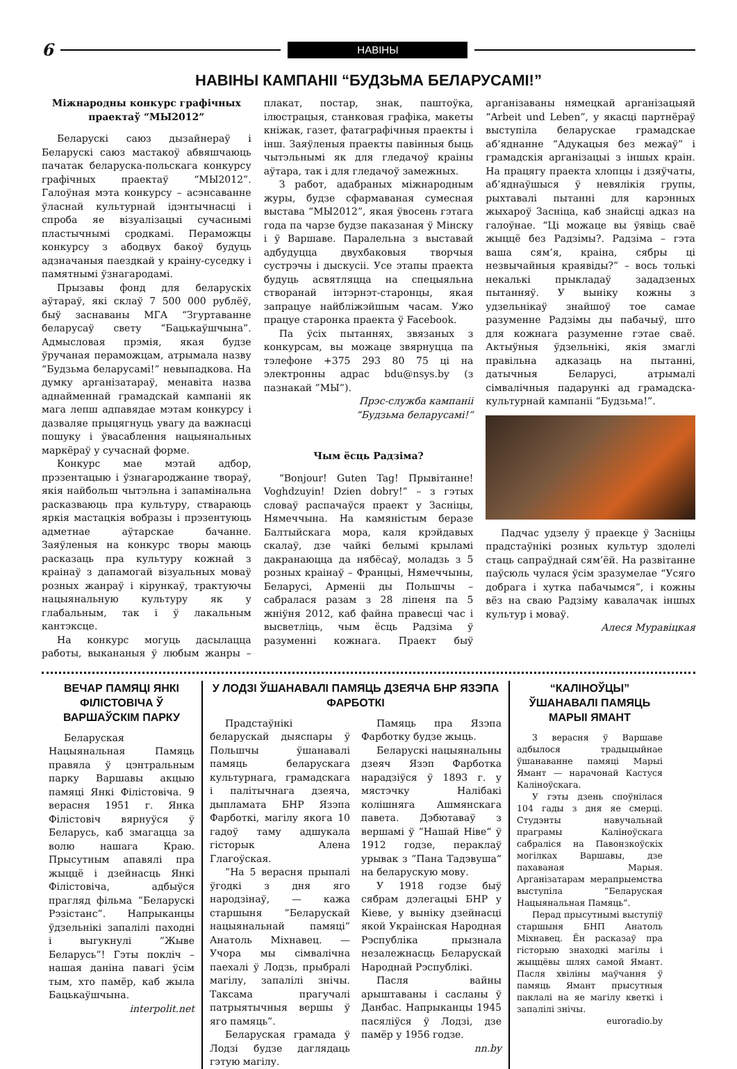6 НАВІНЫ
НАВІНЫ КАМПАНІІ “БУДЗЬМА БЕЛАРУСАМІ!”
Міжнародны конкурс графічных праектаў “МЫ2012”
Беларускі саюз дызайнераў і Беларускі саюз мастакоў абвяшчаюць пачатак беларуска-польскага конкурсу графічных праектаў “МЫ2012”. Галоўная мэта конкурсу – асэнсаванне ўласнай культурнай ідэнтычнасці і спроба яе візуалізацыі сучаснымі пластычнымі сродкамі. Пераможцы конкурсу з абодвух бакоў будуць адзначаныя паездкай у краіну-суседку і памятнымі ўзнагародамі.
Прызавы фонд для беларускіх аўтараў, які склаў 7 500 000 рублёў, быў заснаваны МГА “Згуртаванне беларусаў свету “Бацькаўшчына”. Адмысловая прэмія, якая будзе ўручаная пераможцам, атрымала назву “Будзьма беларусамі!” невыпадкова. На думку арганізатараў, менавіта назва аднайменнай грамадскай кампаніі як мага лепш адпавядае мэтам конкурсу і дазваляе прыцягнуць увагу да важнасці пошуку і ўвасаблення нацыянальных маркёраў у сучаснай форме.
Конкурс мае мэтай адбор, прэзентацыю і ўзнагароджанне твораў, якія найбольш чытэльна і запамінальна расказваюць пра культуру, ствараюць яркія мастацкія вобразы і прэзентуюць адметнае аўтарскае бачанне. Заяўленыя на конкурс творы маюць расказаць пра культуру кожнай з краінаў з дапамогай візуальных моваў розных жанраў і кірункаў, трактуючы нацыянальную культуру як у глабальным, так і ў лакальным кантэксце.
На конкурс могуць дасылацца работы, выкананыя ў любым жанры – плакат, постар, знак, паштоўка, ілюстрацыя, станковая графіка, макеты кніжак, газет, фатаграфічныя праекты і інш. Заяўленыя праекты павінныя быць чытэльнымі як для гледачоў краіны аўтара, так і для гледачоў замежных.
З работ, адабраных міжнародным журы, будзе сфармаваная сумесная выстава “МЫ2012”, якая ўвосень гэтага года па чарзе будзе паказаная ў Мінску і ў Варшаве. Паралельна з выставай адбудуцца двухбаковыя творчыя сустрэчы і дыскусіі. Усе этапы праекта будуць асвятляцца на спецыяльна створанай інтэрнэт-старонцы, якая запрацуе найбліжэйшым часам. Ужо працуе старонка праекта ў Facebook.
Па ўсіх пытаннях, звязаных з конкурсам, вы можаце звярнуцца па тэлефоне +375 293 80 75 ці на электронны адрас bdu@nsys.by (з пазнакай ”МЫ”).
Прэс-служба кампаніі
“Будзьма беларусамі!”
Чым ёсць Радзіма?
“Bonjour! Guten Tag! Прывітанне! Voghdzuyin! Dzien dobry!” – з гэтых словаў распачаўся праект у Засніцы, Нямеччына. На камяністым беразе Балтыйскага мора, каля крэйдавых скалаў, дзе чайкі белымі крыламі дакранаюцца да нябёсаў, моладзь з 5 розных краінаў – Францыі, Нямеччыны, Беларусі, Арменіі ды Польшчы – сабралася разам з 28 ліпеня па 5 жніўня 2012, каб файна правесці час і высветліць, чым ёсць Радзіма ў разуменні кожнага. Праект быў арганізаваны нямецкай арганізацыяй “Arbeit und Leben”, у якасці партнёраў выступіла беларускае грамадскае аб’яднанне “Адукацыя без межаў” і грамадскія арганізацыі з іншых краін. На працягу праекта хлопцы і дзяўчаты, аб’яднаўшыся ў невялікія групы, рыхтавалі пытанні для карэнных жыхароў Засніца, каб знайсці адказ на галоўнае. “Ці можаце вы ўявіць сваё жыццё без Радзімы?. Радзіма – гэта ваша сям’я, краіна, сябры ці незвычайныя краявіды?” – вось толькі некалькі прыкладаў зададзеных пытанняў. У выніку кожны з удзельнікаў знайшоў тое самае разуменне Радзімы ды пабачыў, што для кожнага разуменне гэтае сваё. Актыўныя ўдзельнікі, якія змаглі правільна адказаць на пытанні, датычныя Беларусі, атрымалі сімвалічныя падарункі ад грамадска-культурнай кампаніі “Будзьма!”.
Падчас удзелу ў праекце ў Засніцы прадстаўнікі розных культур здолелі стаць сапраўднай сям’ёй. На развітанне паўсюль чулася ўсім зразумелае “Усяго добрага і хутка пабачымся”, і кожны вёз на сваю Радзіму кавалачак іншых культур і моваў.
Алеся Муравіцкая
ВЕЧАР ПАМЯЦІ ЯНКІ ФІЛІСТОВІЧА Ў ВАРШАЎСКІМ ПАРКУ
Беларуская Нацыянальная Памяць правяла ў цэнтральным парку Варшавы акцыю памяці Янкі Філістовіча. 9 верасня 1951 г. Янка Філістовіч вярнуўся ў Беларусь, каб змагацца за волю нашага Краю. Прысутным апавялі пра жыццё і дзейнасць Янкі Філістовіча, адбыўся прагляд фільма ”Беларускі Рэзістанс”. Напрыканцы ўдзельнікі запалілі паходні і выгукнулі ”Жыве Беларусь”! Гэты покліч – нашая даніна павагі ўсім тым, хто памёр, каб жыла Бацькаўшчына.
interpolit.net
У ЛОДЗІ ЎШАНАВАЛІ ПАМЯЦЬ ДЗЕЯЧА БНР ЯЗЭПА ФАРБОТКІ
Прадстаўнікі беларускай дыяспары ў Польшчы ўшанавалі памяць беларускага культурнага, грамадскага і палітычнага дзеяча, дыпламата БНР Язэпа Фарботкі, магілу якога 10 гадоў таму адшукала гісторык Алена Глагоўская.
”На 5 верасня прыпалі ўгодкі з дня яго народзінаў, — кажа старшыня ”Беларускай нацыянальнай памяці” Анатоль Міхнавец. — Учора мы сімвалічна паехалі ў Лодзь, прыбралі магілу, запалілі знічы. Таксама прагучалі патрыятычныя вершы ў яго памяць”.
Беларуская грамада ў Лодзі будзе даглядаць гэтую магілу.
Памяць пра Язэпа Фарботку будзе жыць.
Беларускі нацыянальны дзеяч Язэп Фарботка нарадзіўся ў 1893 г. у мястэчку Налібакі колішняга Ашмянскага павета. Дэбютаваў з вершамі ў ”Нашай Ніве“ ў 1912 годзе, пераклаў урывак з ”Пана Тадэвуша“ на беларускую мову.
У 1918 годзе быў сябрам дэлегацыі БНР у Кіеве, у выніку дзейнасці якой Украінская Народная Рэспубліка прызнала незалежнасць Беларускай Народнай Рэспублікі.
Пасля вайны арыштаваны і сасланы ў Данбас. Напрыканцы 1945 пасяліўся ў Лодзі, дзе памёр у 1956 годзе.
nn.by
“КАЛІНОЎЦЫ” ЎШАНАВАЛІ ПАМЯЦЬ МАРЫІ ЯМАНТ
3 верасня ў Варшаве адбылося традыцыйнае ўшанаванне памяці Марыі Ямант — нарачонай Кастуся Каліноўскага.
У гэты дзень споўнілася 104 гады з дня яе смерці. Студэнты навучальнай праграмы Каліноўскага сабраліся на Павонзкоўскіх могілках Варшавы, дзе пахаваная Марыя. Арганізатарам мерапрыемства выступіла ”Беларуская Нацыянальная Памяць”.
Перад прысутнымі выступіў старшыня БНП Анатоль Міхнавец. Ён расказаў пра гісторыю знаходкі магілы і жыццёвы шлях самой Ямант. Пасля хвіліны маўчання ў памяць Ямант прысутныя паклалі на яе магілу кветкі і запалілі знічы.
euroradio.by